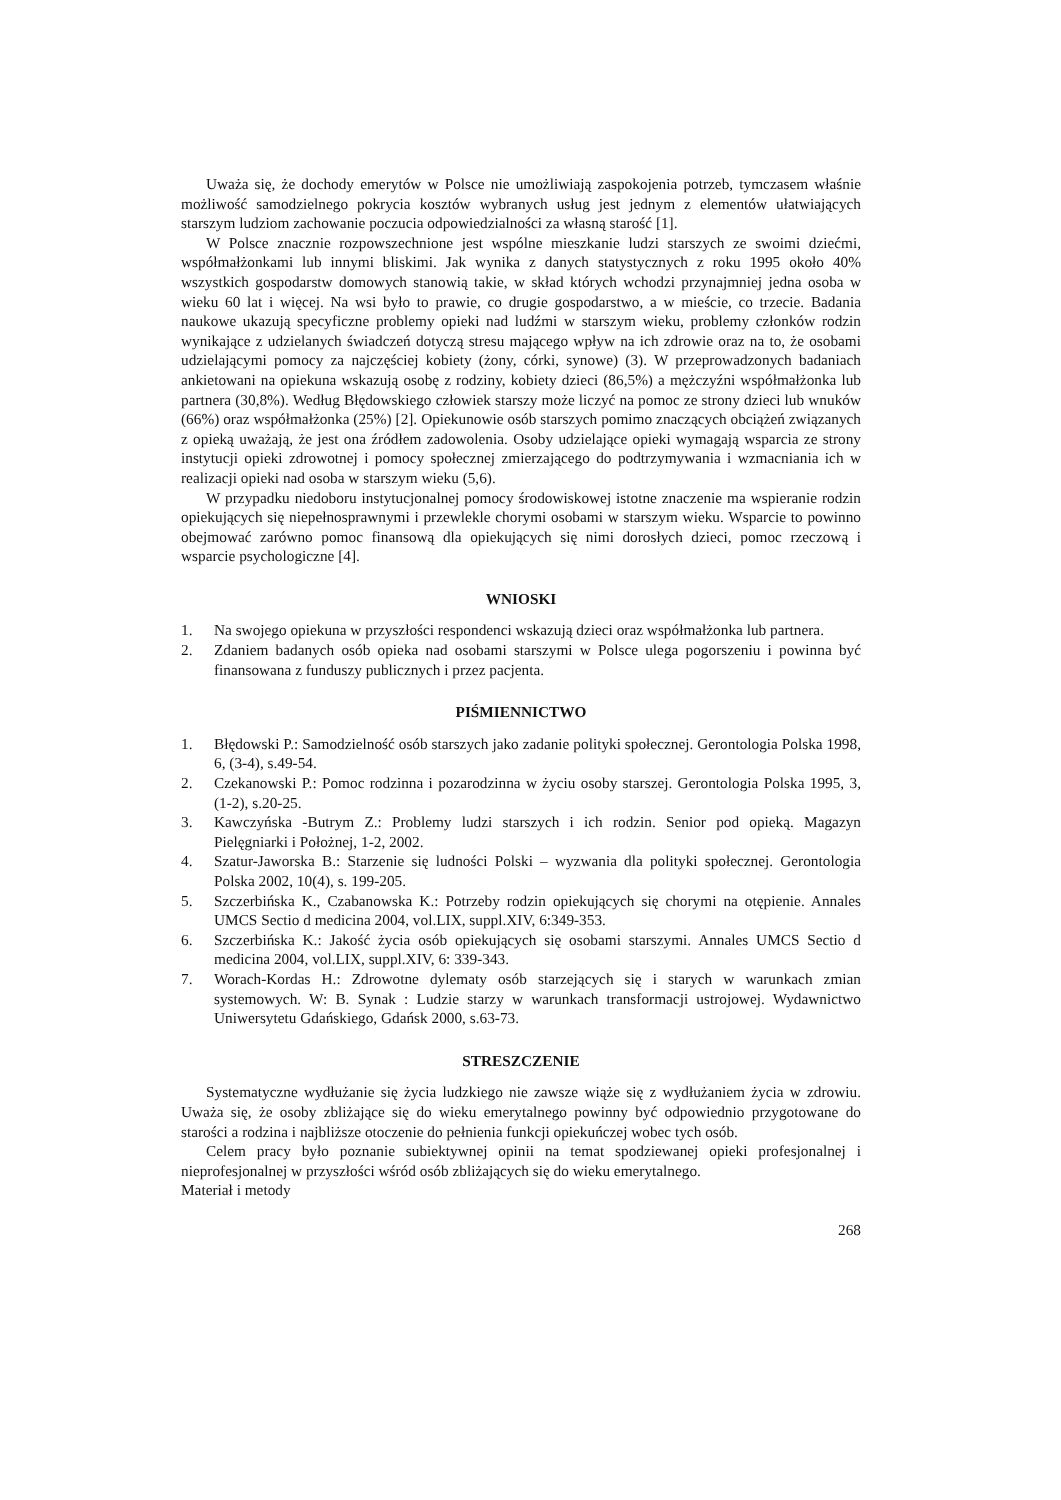Uważa się, że dochody emerytów w Polsce nie umożliwiają zaspokojenia potrzeb, tymczasem właśnie możliwość samodzielnego pokrycia kosztów wybranych usług jest jednym z elementów ułatwiających starszym ludziom zachowanie poczucia odpowiedzialności za własną starość [1].
W Polsce znacznie rozpowszechnione jest wspólne mieszkanie ludzi starszych ze swoimi dziećmi, współmałżonkami lub innymi bliskimi. Jak wynika z danych statystycznych z roku 1995 około 40% wszystkich gospodarstw domowych stanowią takie, w skład których wchodzi przynajmniej jedna osoba w wieku 60 lat i więcej. Na wsi było to prawie, co drugie gospodarstwo, a w mieście, co trzecie. Badania naukowe ukazują specyficzne problemy opieki nad ludźmi w starszym wieku, problemy członków rodzin wynikające z udzielanych świadczeń dotyczą stresu mającego wpływ na ich zdrowie oraz na to, że osobami udzielającymi pomocy za najczęściej kobiety (żony, córki, synowe) (3). W przeprowadzonych badaniach ankietowani na opiekuna wskazują osobę z rodziny, kobiety dzieci (86,5%) a mężczyźni współmałżonka lub partnera (30,8%). Według Błędowskiego człowiek starszy może liczyć na pomoc ze strony dzieci lub wnuków (66%) oraz współmałżonka (25%) [2]. Opiekunowie osób starszych pomimo znaczących obciążeń związanych z opieką uważają, że jest ona źródłem zadowolenia. Osoby udzielające opieki wymagają wsparcia ze strony instytucji opieki zdrowotnej i pomocy społecznej zmierzającego do podtrzymywania i wzmacniania ich w realizacji opieki nad osoba w starszym wieku (5,6).
W przypadku niedoboru instytucjonalnej pomocy środowiskowej istotne znaczenie ma wspieranie rodzin opiekujących się niepełnosprawnymi i przewlekle chorymi osobami w starszym wieku. Wsparcie to powinno obejmować zarówno pomoc finansową dla opiekujących się nimi dorosłych dzieci, pomoc rzeczową i wsparcie psychologiczne [4].
WNIOSKI
1. Na swojego opiekuna w przyszłości respondenci wskazują dzieci oraz współmałżonka lub partnera.
2. Zdaniem badanych osób opieka nad osobami starszymi w Polsce ulega pogorszeniu i powinna być finansowana z funduszy publicznych i przez pacjenta.
PIŚMIENNICTWO
1. Błędowski P.: Samodzielność osób starszych jako zadanie polityki społecznej. Gerontologia Polska 1998, 6, (3-4), s.49-54.
2. Czekanowski P.: Pomoc rodzinna i pozarodzinna w życiu osoby starszej. Gerontologia Polska 1995, 3, (1-2), s.20-25.
3. Kawczyńska -Butrym Z.: Problemy ludzi starszych i ich rodzin. Senior pod opieką. Magazyn Pielęgniarki i Położnej, 1-2, 2002.
4. Szatur-Jaworska B.: Starzenie się ludności Polski – wyzwania dla polityki społecznej. Gerontologia Polska 2002, 10(4), s. 199-205.
5. Szczerbińska K., Czabanowska K.: Potrzeby rodzin opiekujących się chorymi na otępienie. Annales UMCS Sectio d medicina 2004, vol.LIX, suppl.XIV, 6:349-353.
6. Szczerbińska K.: Jakość życia osób opiekujących się osobami starszymi. Annales UMCS Sectio d medicina 2004, vol.LIX, suppl.XIV, 6: 339-343.
7. Worach-Kordas H.: Zdrowotne dylematy osób starzejących się i starych w warunkach zmian systemowych. W: B. Synak : Ludzie starzy w warunkach transformacji ustrojowej. Wydawnictwo Uniwersytetu Gdańskiego, Gdańsk 2000, s.63-73.
STRESZCZENIE
Systematyczne wydłużanie się życia ludzkiego nie zawsze wiąże się z wydłużaniem życia w zdrowiu. Uważa się, że osoby zbliżające się do wieku emerytalnego powinny być odpowiednio przygotowane do starości a rodzina i najbliższe otoczenie do pełnienia funkcji opiekuńczej wobec tych osób.
Celem pracy było poznanie subiektywnej opinii na temat spodziewanej opieki profesjonalnej i nieprofesjonalnej w przyszłości wśród osób zbliżających się do wieku emerytalnego.
Materiał i metody
268